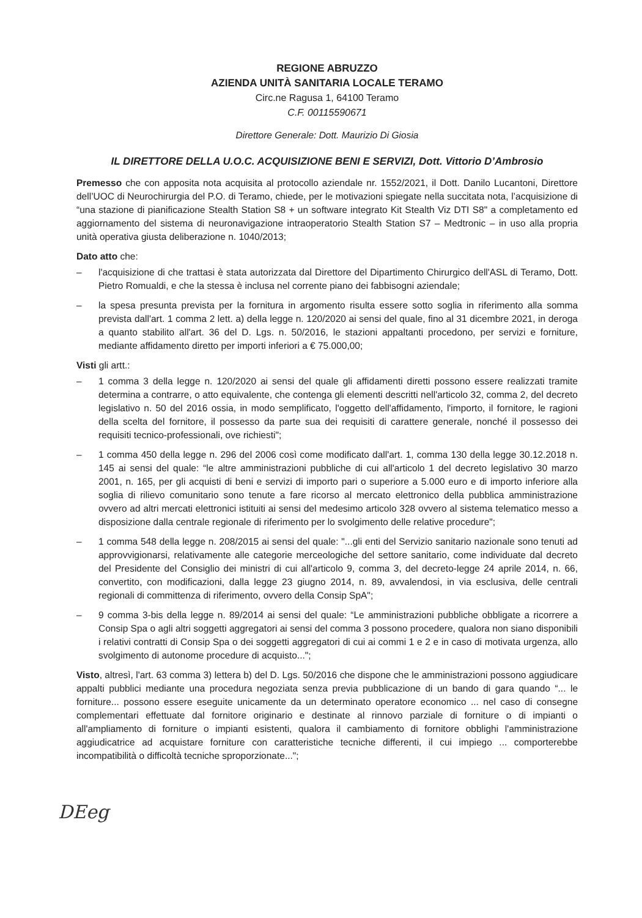REGIONE ABRUZZO
AZIENDA UNITÀ SANITARIA LOCALE TERAMO
Circ.ne Ragusa 1, 64100 Teramo
C.F. 00115590671
Direttore Generale: Dott. Maurizio Di Giosia
IL DIRETTORE DELLA U.O.C. ACQUISIZIONE BENI E SERVIZI, Dott. Vittorio D’Ambrosio
Premesso che con apposita nota acquisita al protocollo aziendale nr. 1552/2021, il Dott. Danilo Lucantoni, Direttore dell’UOC di Neurochirurgia del P.O. di Teramo, chiede, per le motivazioni spiegate nella succitata nota, l’acquisizione di “una stazione di pianificazione Stealth Station S8 + un software integrato Kit Stealth Viz DTI S8" a completamento ed aggiornamento del sistema di neuronavigazione intraoperatorio Stealth Station S7 – Medtronic – in uso alla propria unità operativa giusta deliberazione n. 1040/2013;
Dato atto che:
– l'acquisizione di che trattasi è stata autorizzata dal Direttore del Dipartimento Chirurgico dell'ASL di Teramo, Dott. Pietro Romualdi, e che la stessa è inclusa nel corrente piano dei fabbisogni aziendale;
– la spesa presunta prevista per la fornitura in argomento risulta essere sotto soglia in riferimento alla somma prevista dall'art. 1 comma 2 lett. a) della legge n. 120/2020 ai sensi del quale, fino al 31 dicembre 2021, in deroga a quanto stabilito all'art. 36 del D. Lgs. n. 50/2016, le stazioni appaltanti procedono, per servizi e forniture, mediante affidamento diretto per importi inferiori a € 75.000,00;
Visti gli artt.:
– 1 comma 3 della legge n. 120/2020 ai sensi del quale gli affidamenti diretti possono essere realizzati tramite determina a contrarre, o atto equivalente, che contenga gli elementi descritti nell'articolo 32, comma 2, del decreto legislativo n. 50 del 2016 ossia, in modo semplificato, l'oggetto dell'affidamento, l'importo, il fornitore, le ragioni della scelta del fornitore, il possesso da parte sua dei requisiti di carattere generale, nonché il possesso dei requisiti tecnico-professionali, ove richiesti";
– 1 comma 450 della legge n. 296 del 2006 così come modificato dall'art. 1, comma 130 della legge 30.12.2018 n. 145 ai sensi del quale: “le altre amministrazioni pubbliche di cui all'articolo 1 del decreto legislativo 30 marzo 2001, n. 165, per gli acquisti di beni e servizi di importo pari o superiore a 5.000 euro e di importo inferiore alla soglia di rilievo comunitario sono tenute a fare ricorso al mercato elettronico della pubblica amministrazione ovvero ad altri mercati elettronici istituiti ai sensi del medesimo articolo 328 ovvero al sistema telematico messo a disposizione dalla centrale regionale di riferimento per lo svolgimento delle relative procedure";
– 1 comma 548 della legge n. 208/2015 ai sensi del quale: "...gli enti del Servizio sanitario nazionale sono tenuti ad approvvigionarsi, relativamente alle categorie merceologiche del settore sanitario, come individuate dal decreto del Presidente del Consiglio dei ministri di cui all'articolo 9, comma 3, del decreto-legge 24 aprile 2014, n. 66, convertito, con modificazioni, dalla legge 23 giugno 2014, n. 89, avvalendosi, in via esclusiva, delle centrali regionali di committenza di riferimento, ovvero della Consip SpA";
– 9 comma 3-bis della legge n. 89/2014 ai sensi del quale: “Le amministrazioni pubbliche obbligate a ricorrere a Consip Spa o agli altri soggetti aggregatori ai sensi del comma 3 possono procedere, qualora non siano disponibili i relativi contratti di Consip Spa o dei soggetti aggregatori di cui ai commi 1 e 2 e in caso di motivata urgenza, allo svolgimento di autonome procedure di acquisto...";
Visto, altresì, l'art. 63 comma 3) lettera b) del D. Lgs. 50/2016 che dispone che le amministrazioni possono aggiudicare appalti pubblici mediante una procedura negoziata senza previa pubblicazione di un bando di gara quando “... le forniture... possono essere eseguite unicamente da un determinato operatore economico ... nel caso di consegne complementari effettuate dal fornitore originario e destinate al rinnovo parziale di forniture o di impianti o all'ampliamento di forniture o impianti esistenti, qualora il cambiamento di fornitore obblighi l'amministrazione aggiudicatrice ad acquistare forniture con caratteristiche tecniche differenti, il cui impiego ... comporterebbe incompatibilità o difficoltà tecniche sproporzionate...";
DEeg